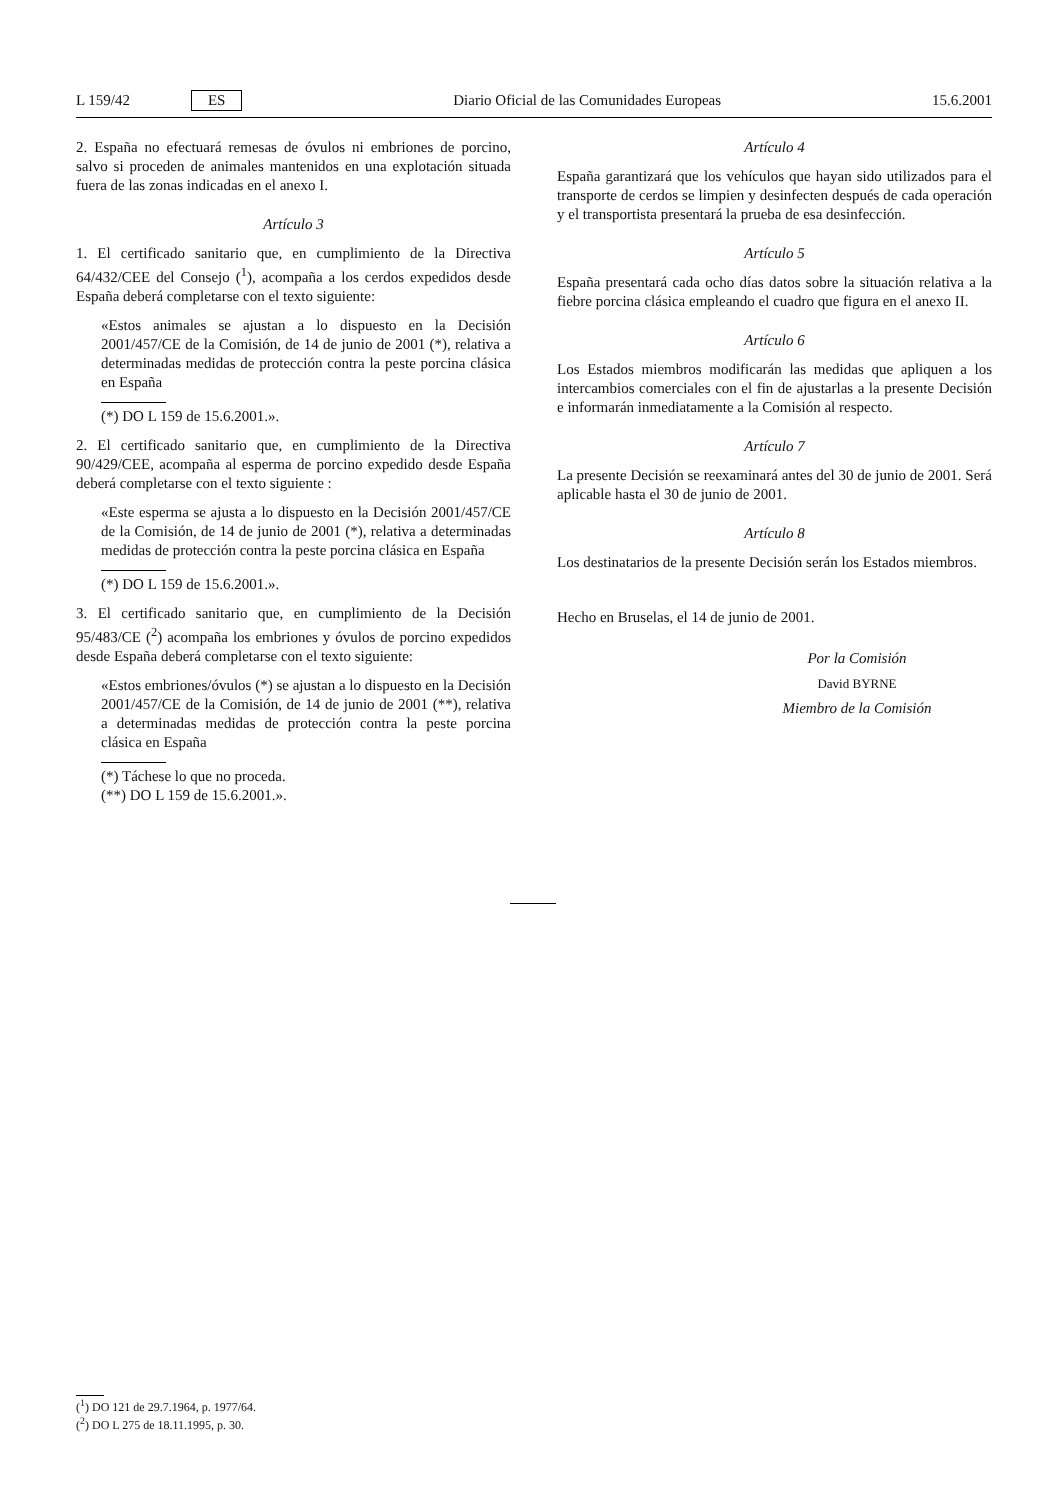L 159/42 ES Diario Oficial de las Comunidades Europeas 15.6.2001
2. España no efectuará remesas de óvulos ni embriones de porcino, salvo si proceden de animales mantenidos en una explotación situada fuera de las zonas indicadas en el anexo I.
Artículo 3
1. El certificado sanitario que, en cumplimiento de la Directiva 64/432/CEE del Consejo (<sup>1</sup>), acompaña a los cerdos expedidos desde España deberá completarse con el texto siguiente:
«Estos animales se ajustan a lo dispuesto en la Decisión 2001/457/CE de la Comisión, de 14 de junio de 2001 (*), relativa a determinadas medidas de protección contra la peste porcina clásica en España
(*) DO L 159 de 15.6.2001.».
2. El certificado sanitario que, en cumplimiento de la Directiva 90/429/CEE, acompaña al esperma de porcino expedido desde España deberá completarse con el texto siguiente :
«Este esperma se ajusta a lo dispuesto en la Decisión 2001/457/CE de la Comisión, de 14 de junio de 2001 (*), relativa a determinadas medidas de protección contra la peste porcina clásica en España
(*) DO L 159 de 15.6.2001.».
3. El certificado sanitario que, en cumplimiento de la Decisión 95/483/CE (<sup>2</sup>) acompaña los embriones y óvulos de porcino expedidos desde España deberá completarse con el texto siguiente:
«Estos embriones/óvulos (*) se ajustan a lo dispuesto en la Decisión 2001/457/CE de la Comisión, de 14 de junio de 2001 (**), relativa a determinadas medidas de protección contra la peste porcina clásica en España
(*) Táchese lo que no proceda.
(**) DO L 159 de 15.6.2001.».
Artículo 4
España garantizará que los vehículos que hayan sido utilizados para el transporte de cerdos se limpien y desinfecten después de cada operación y el transportista presentará la prueba de esa desinfección.
Artículo 5
España presentará cada ocho días datos sobre la situación relativa a la fiebre porcina clásica empleando el cuadro que figura en el anexo II.
Artículo 6
Los Estados miembros modificarán las medidas que apliquen a los intercambios comerciales con el fin de ajustarlas a la presente Decisión e informarán inmediatamente a la Comisión al respecto.
Artículo 7
La presente Decisión se reexaminará antes del 30 de junio de 2001. Será aplicable hasta el 30 de junio de 2001.
Artículo 8
Los destinatarios de la presente Decisión serán los Estados miembros.
Hecho en Bruselas, el 14 de junio de 2001.
Por la Comisión
David BYRNE
Miembro de la Comisión
(<sup>1</sup>) DO 121 de 29.7.1964, p. 1977/64.
(<sup>2</sup>) DO L 275 de 18.11.1995, p. 30.